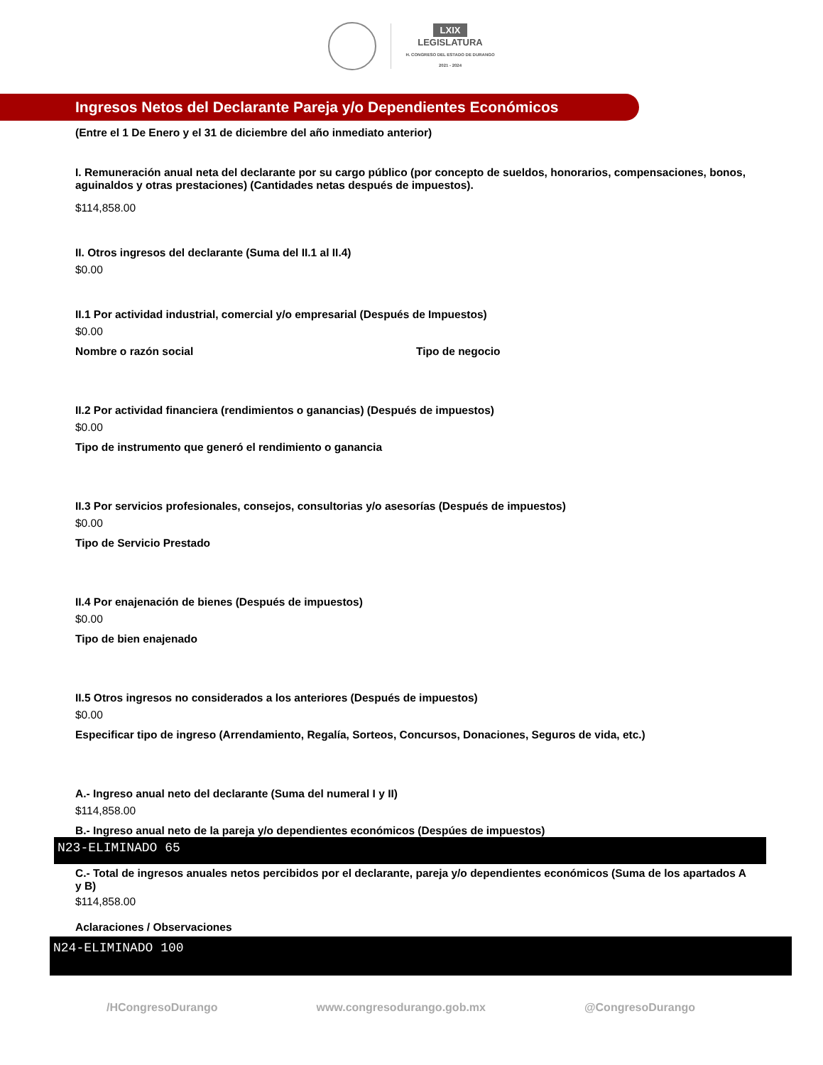LXIX
LEGISLATURA
H. CONGRESO DEL ESTADO DE DURANGO
2021 - 2024
Ingresos Netos del Declarante Pareja y/o Dependientes Económicos
(Entre el 1 De Enero y el 31 de diciembre del año inmediato anterior)
I. Remuneración anual neta del declarante por su cargo público (por concepto de sueldos, honorarios, compensaciones, bonos, aguinaldos y otras prestaciones) (Cantidades netas después de impuestos).
$114,858.00
II. Otros ingresos del declarante (Suma del II.1 al II.4)
$0.00
II.1 Por actividad industrial, comercial y/o empresarial (Después de Impuestos)
$0.00
Nombre o razón social Tipo de negocio
II.2 Por actividad financiera (rendimientos o ganancias) (Después de impuestos)
$0.00
Tipo de instrumento que generó el rendimiento o ganancia
II.3 Por servicios profesionales, consejos, consultorias y/o asesorías (Después de impuestos)
$0.00
Tipo de Servicio Prestado
II.4 Por enajenación de bienes (Después de impuestos)
$0.00
Tipo de bien enajenado
II.5 Otros ingresos no considerados a los anteriores (Después de impuestos)
$0.00
Especificar tipo de ingreso (Arrendamiento, Regalía, Sorteos, Concursos, Donaciones, Seguros de vida, etc.)
A.- Ingreso anual neto del declarante (Suma del numeral I y II)
$114,858.00
B.- Ingreso anual neto de la pareja y/o dependientes económicos (Despúes de impuestos)
N23-ELIMINADO 65
C.- Total de ingresos anuales netos percibidos por el declarante, pareja y/o dependientes económicos (Suma de los apartados A y B)
$114,858.00
Aclaraciones / Observaciones
N24-ELIMINADO 100
/HCongresoDurango www.congresodurango.gob.mx @CongresoDurango